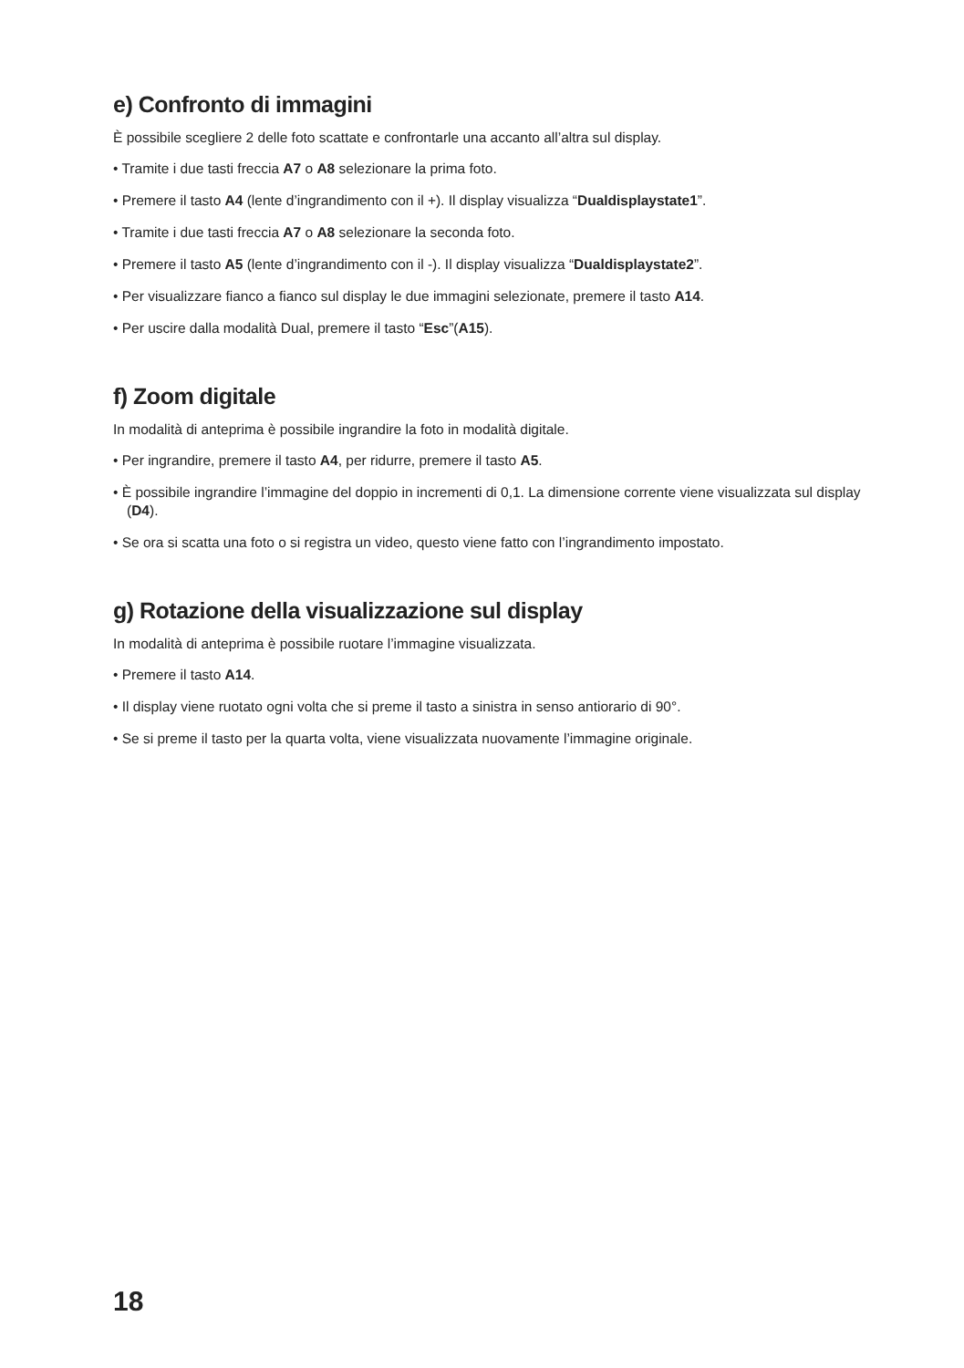e) Confronto di immagini
È possibile scegliere 2 delle foto scattate e confrontarle una accanto all’altra sul display.
• Tramite i due tasti freccia A7 o A8 selezionare la prima foto.
• Premere il tasto A4 (lente d’ingrandimento con il +). Il display visualizza “Dualdisplaystate1”.
• Tramite i due tasti freccia A7 o A8 selezionare la seconda foto.
• Premere il tasto A5 (lente d’ingrandimento con il -). Il display visualizza “Dualdisplaystate2”.
• Per visualizzare fianco a fianco sul display le due immagini selezionate, premere il tasto A14.
• Per uscire dalla modalità Dual, premere il tasto “Esc”(A15).
f) Zoom digitale
In modalità di anteprima è possibile ingrandire la foto in modalità digitale.
• Per ingrandire, premere il tasto A4, per ridurre, premere il tasto A5.
• È possibile ingrandire l’immagine del doppio in incrementi di 0,1. La dimensione corrente viene visualizzata sul display (D4).
• Se ora si scatta una foto o si registra un video, questo viene fatto con l’ingrandimento impostato.
g) Rotazione della visualizzazione sul display
In modalità di anteprima è possibile ruotare l’immagine visualizzata.
• Premere il tasto A14.
• Il display viene ruotato ogni volta che si preme il tasto a sinistra in senso antiorario di 90°.
• Se si preme il tasto per la quarta volta, viene visualizzata nuovamente l’immagine originale.
18